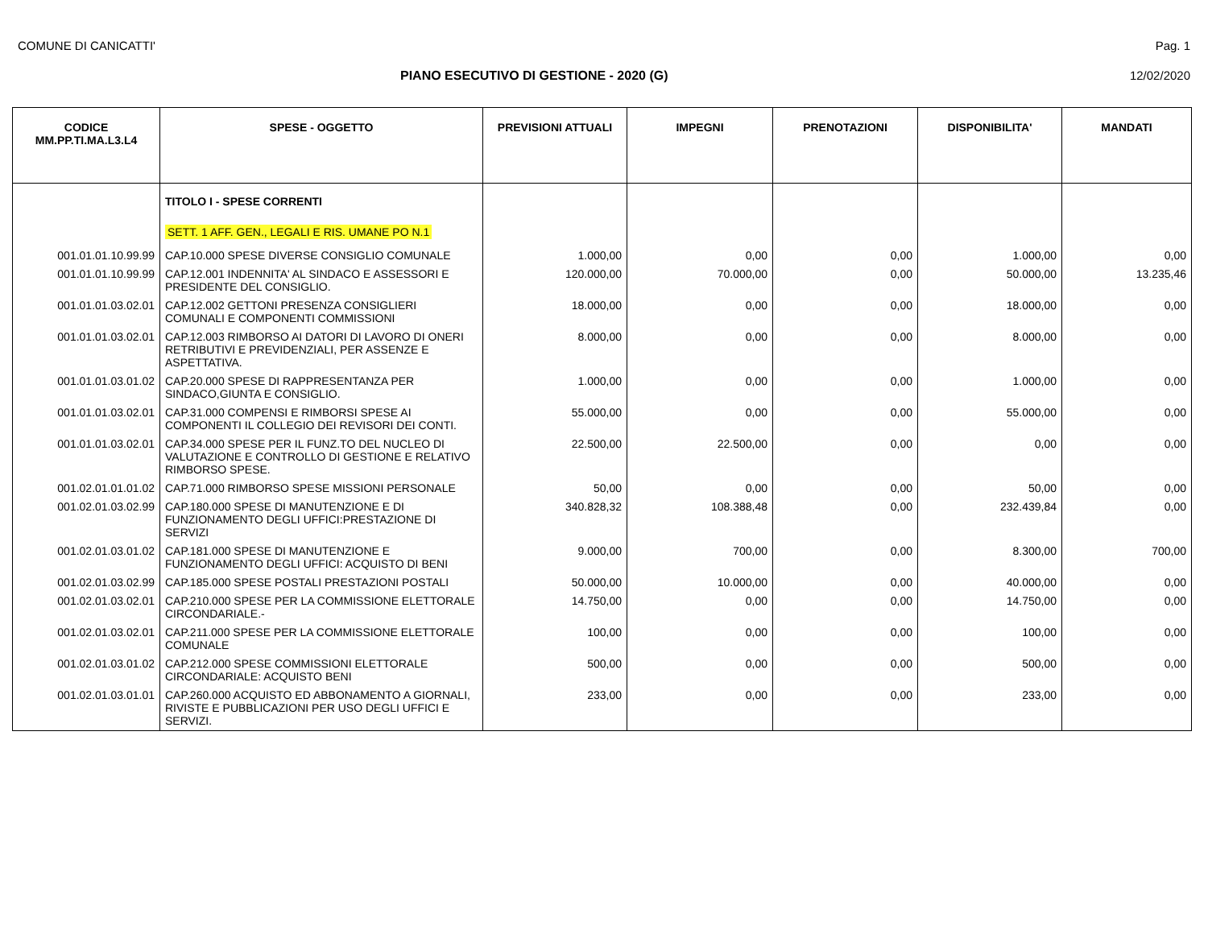COMUNE DI CANICATTI' Pag. 1
PIANO ESECUTIVO DI GESTIONE - 2020 (G) 12/02/2020
| CODICE MM.PP.TI.MA.L3.L4 | SPESE - OGGETTO | PREVISIONI ATTUALI | IMPEGNI | PRENOTAZIONI | DISPONIBILITA' | MANDATI |
| --- | --- | --- | --- | --- | --- | --- |
| | TITOLO I - SPESE CORRENTI | | | | | |
| | SETT. 1 AFF. GEN., LEGALI E RIS. UMANE PO N.1 | | | | | |
| 001.01.01.10.99.99 | CAP.10.000 SPESE DIVERSE CONSIGLIO COMUNALE | 1.000,00 | 0,00 | 0,00 | 1.000,00 | 0,00 |
| 001.01.01.10.99.99 | CAP.12.001 INDENNITA' AL SINDACO E ASSESSORI E PRESIDENTE DEL CONSIGLIO. | 120.000,00 | 70.000,00 | 0,00 | 50.000,00 | 13.235,46 |
| 001.01.01.03.02.01 | CAP.12.002 GETTONI PRESENZA CONSIGLIERI COMUNALI E COMPONENTI COMMISSIONI | 18.000,00 | 0,00 | 0,00 | 18.000,00 | 0,00 |
| 001.01.01.03.02.01 | CAP.12.003 RIMBORSO AI DATORI DI LAVORO DI ONERI RETRIBUTIVI E PREVIDENZIALI, PER ASSENZE E ASPETTATIVA. | 8.000,00 | 0,00 | 0,00 | 8.000,00 | 0,00 |
| 001.01.01.03.01.02 | CAP.20.000 SPESE DI RAPPRESENTANZA PER SINDACO,GIUNTA E CONSIGLIO. | 1.000,00 | 0,00 | 0,00 | 1.000,00 | 0,00 |
| 001.01.01.03.02.01 | CAP.31.000 COMPENSI E RIMBORSI SPESE AI COMPONENTI IL COLLEGIO DEI REVISORI DEI CONTI. | 55.000,00 | 0,00 | 0,00 | 55.000,00 | 0,00 |
| 001.01.01.03.02.01 | CAP.34.000 SPESE PER IL FUNZ.TO DEL NUCLEO DI VALUTAZIONE E CONTROLLO DI GESTIONE E RELATIVO RIMBORSO SPESE. | 22.500,00 | 22.500,00 | 0,00 | 0,00 | 0,00 |
| 001.02.01.01.01.02 | CAP.71.000 RIMBORSO SPESE MISSIONI PERSONALE | 50,00 | 0,00 | 0,00 | 50,00 | 0,00 |
| 001.02.01.03.02.99 | CAP.180.000 SPESE DI MANUTENZIONE E DI FUNZIONAMENTO DEGLI UFFICI:PRESTAZIONE DI SERVIZI | 340.828,32 | 108.388,48 | 0,00 | 232.439,84 | 0,00 |
| 001.02.01.03.01.02 | CAP.181.000 SPESE DI MANUTENZIONE E FUNZIONAMENTO DEGLI UFFICI: ACQUISTO DI BENI | 9.000,00 | 700,00 | 0,00 | 8.300,00 | 700,00 |
| 001.02.01.03.02.99 | CAP.185.000 SPESE POSTALI PRESTAZIONI POSTALI | 50.000,00 | 10.000,00 | 0,00 | 40.000,00 | 0,00 |
| 001.02.01.03.02.01 | CAP.210.000 SPESE PER LA COMMISSIONE ELETTORALE CIRCONDARIALE.- | 14.750,00 | 0,00 | 0,00 | 14.750,00 | 0,00 |
| 001.02.01.03.02.01 | CAP.211.000 SPESE PER LA COMMISSIONE ELETTORALE COMUNALE | 100,00 | 0,00 | 0,00 | 100,00 | 0,00 |
| 001.02.01.03.01.02 | CAP.212.000 SPESE COMMISSIONI ELETTORALE CIRCONDARIALE: ACQUISTO BENI | 500,00 | 0,00 | 0,00 | 500,00 | 0,00 |
| 001.02.01.03.01.01 | CAP.260.000 ACQUISTO ED ABBONAMENTO A GIORNALI, RIVISTE E PUBBLICAZIONI PER USO DEGLI UFFICI E SERVIZI. | 233,00 | 0,00 | 0,00 | 233,00 | 0,00 |